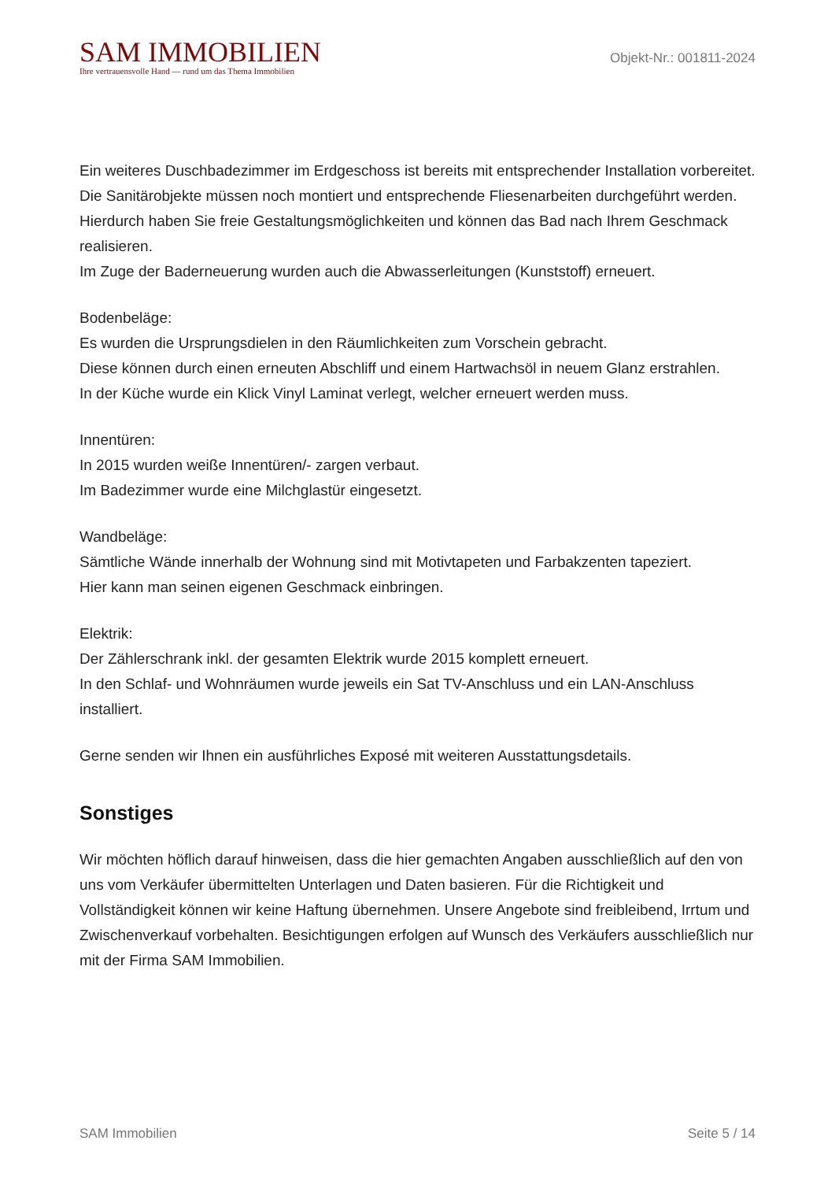SAM IMMOBILIEN
Ihre vertrauensvolle Hand — rund um das Thema Immobilien
Objekt-Nr.: 001811-2024
Ein weiteres Duschbadezimmer im Erdgeschoss ist bereits mit entsprechender Installation vorbereitet.
Die Sanitärobjekte müssen noch montiert und entsprechende Fliesenarbeiten durchgeführt werden.
Hierdurch haben Sie freie Gestaltungsmöglichkeiten und können das Bad nach Ihrem Geschmack realisieren.
Im Zuge der Baderneuerung wurden auch die Abwasserleitungen (Kunststoff) erneuert.
Bodenbeläge:
Es wurden die Ursprungsdielen in den Räumlichkeiten zum Vorschein gebracht.
Diese können durch einen erneuten Abschliff und einem Hartwachsöl in neuem Glanz erstrahlen.
In der Küche wurde ein Klick Vinyl Laminat verlegt, welcher erneuert werden muss.
Innentüren:
In 2015 wurden weiße Innentüren/- zargen verbaut.
Im Badezimmer wurde eine Milchglastür eingesetzt.
Wandbeläge:
Sämtliche Wände innerhalb der Wohnung sind mit Motivtapeten und Farbakzenten tapeziert.
Hier kann man seinen eigenen Geschmack einbringen.
Elektrik:
Der Zählerschrank inkl. der gesamten Elektrik wurde 2015 komplett erneuert.
In den Schlaf- und Wohnräumen wurde jeweils ein Sat TV-Anschluss und ein LAN-Anschluss installiert.
Gerne senden wir Ihnen ein ausführliches Exposé mit weiteren Ausstattungsdetails.
Sonstiges
Wir möchten höflich darauf hinweisen, dass die hier gemachten Angaben ausschließlich auf den von uns vom Verkäufer übermittelten Unterlagen und Daten basieren. Für die Richtigkeit und Vollständigkeit können wir keine Haftung übernehmen. Unsere Angebote sind freibleibend, Irrtum und Zwischenverkauf vorbehalten. Besichtigungen erfolgen auf Wunsch des Verkäufers ausschließlich nur mit der Firma SAM Immobilien.
SAM Immobilien Seite 5 / 14